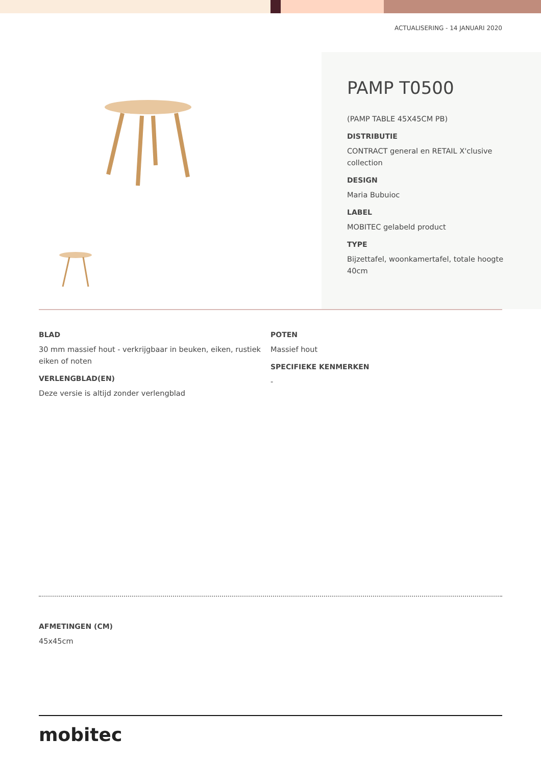ACTUALISERING - 14 JANUARI 2020
PAMP T0500
(PAMP TABLE 45X45CM PB)
DISTRIBUTIE
CONTRACT general en RETAIL X'clusive collection
DESIGN
Maria Bubuioc
LABEL
MOBITEC gelabeld product
TYPE
Bijzettafel, woonkamertafel, totale hoogte 40cm
BLAD
30 mm massief hout - verkrijgbaar in beuken, eiken, rustiek eiken of noten
VERLENGBLAD(EN)
Deze versie is altijd zonder verlengblad
POTEN
Massief hout
SPECIFIEKE KENMERKEN
-
AFMETINGEN (CM)
45x45cm
mobitec